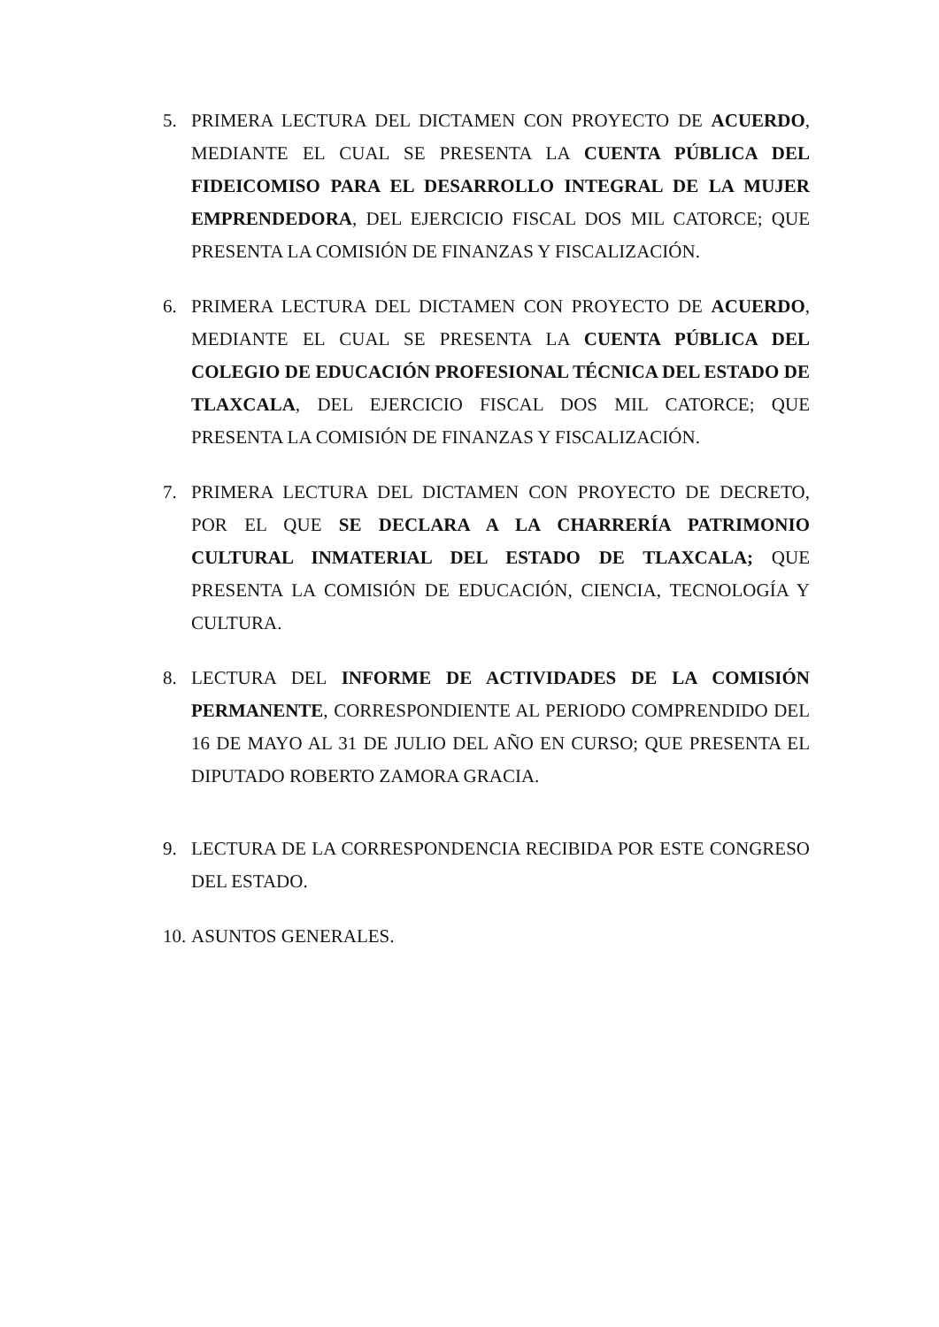5. PRIMERA LECTURA DEL DICTAMEN CON PROYECTO DE ACUERDO, MEDIANTE EL CUAL SE PRESENTA LA CUENTA PÚBLICA DEL FIDEICOMISO PARA EL DESARROLLO INTEGRAL DE LA MUJER EMPRENDEDORA, DEL EJERCICIO FISCAL DOS MIL CATORCE; QUE PRESENTA LA COMISIÓN DE FINANZAS Y FISCALIZACIÓN.
6. PRIMERA LECTURA DEL DICTAMEN CON PROYECTO DE ACUERDO, MEDIANTE EL CUAL SE PRESENTA LA CUENTA PÚBLICA DEL COLEGIO DE EDUCACIÓN PROFESIONAL TÉCNICA DEL ESTADO DE TLAXCALA, DEL EJERCICIO FISCAL DOS MIL CATORCE; QUE PRESENTA LA COMISIÓN DE FINANZAS Y FISCALIZACIÓN.
7. PRIMERA LECTURA DEL DICTAMEN CON PROYECTO DE DECRETO, POR EL QUE SE DECLARA A LA CHARRERÍA PATRIMONIO CULTURAL INMATERIAL DEL ESTADO DE TLAXCALA; QUE PRESENTA LA COMISIÓN DE EDUCACIÓN, CIENCIA, TECNOLOGÍA Y CULTURA.
8. LECTURA DEL INFORME DE ACTIVIDADES DE LA COMISIÓN PERMANENTE, CORRESPONDIENTE AL PERIODO COMPRENDIDO DEL 16 DE MAYO AL 31 DE JULIO DEL AÑO EN CURSO; QUE PRESENTA EL DIPUTADO ROBERTO ZAMORA GRACIA.
9. LECTURA DE LA CORRESPONDENCIA RECIBIDA POR ESTE CONGRESO DEL ESTADO.
10.
ASUNTOS GENERALES.